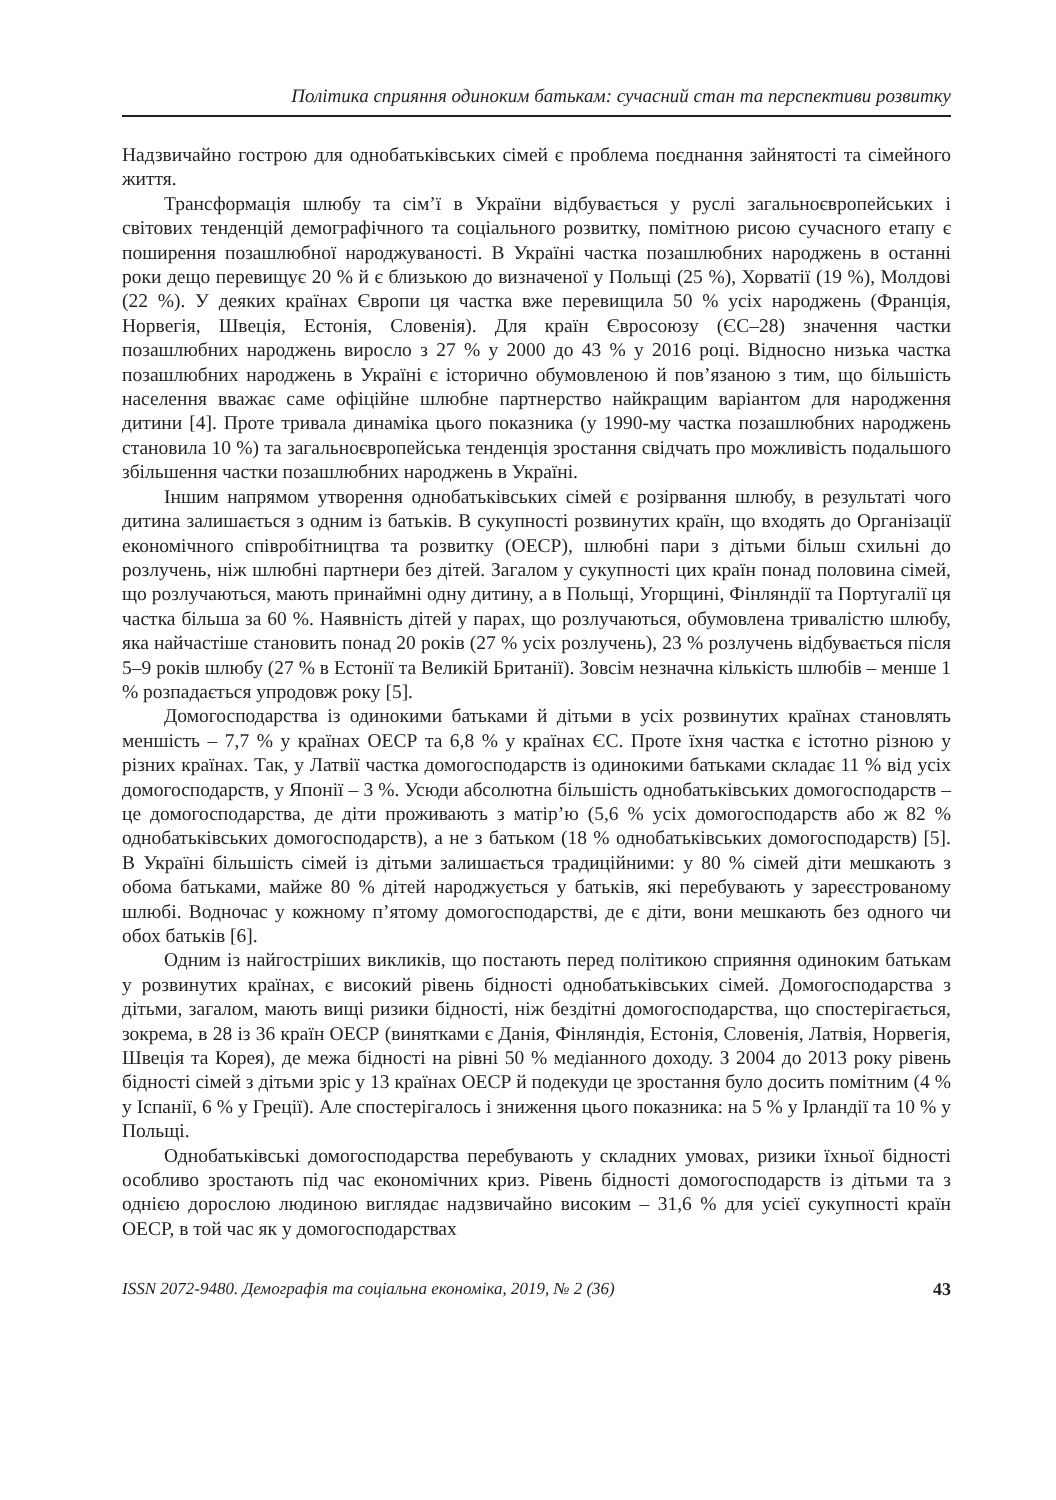Політика сприяння одиноким батькам: сучасний стан та перспективи розвитку
Надзвичайно гострою для однобатьківських сімей є проблема поєднання зайнятості та сімейного життя.
Трансформація шлюбу та сім’ї в України відбувається у руслі загальноєвропейських і світових тенденцій демографічного та соціального розвитку, помітною рисою сучасного етапу є поширення позашлюбної народжуваності. В Україні частка позашлюбних народжень в останні роки дещо перевищує 20 % й є близькою до визначеної у Польщі (25 %), Хорватії (19 %), Молдові (22 %). У деяких країнах Європи ця частка вже перевищила 50 % усіх народжень (Франція, Норвегія, Швеція, Естонія, Словенія). Для країн Євросоюзу (ЄС–28) значення частки позашлюбних народжень виросло з 27 % у 2000 до 43 % у 2016 році. Відносно низька частка позашлюбних народжень в Україні є історично обумовленою й пов’язаною з тим, що більшість населення вважає саме офіційне шлюбне партнерство найкращим варіантом для народження дитини [4]. Проте тривала динаміка цього показника (у 1990-му частка позашлюбних народжень становила 10 %) та загальноєвропейська тенденція зростання свідчать про можливість подальшого збільшення частки позашлюбних народжень в Україні.
Іншим напрямом утворення однобатьківських сімей є розірвання шлюбу, в результаті чого дитина залишається з одним із батьків. В сукупності розвинутих країн, що входять до Організації економічного співробітництва та розвитку (ОЕСР), шлюбні пари з дітьми більш схильні до розлучень, ніж шлюбні партнери без дітей. Загалом у сукупності цих країн понад половина сімей, що розлучаються, мають принаймні одну дитину, а в Польщі, Угорщині, Фінляндії та Португалії ця частка більша за 60 %. Наявність дітей у парах, що розлучаються, обумовлена тривалістю шлюбу, яка найчастіше становить понад 20 років (27 % усіх розлучень), 23 % розлучень відбувається після 5–9 років шлюбу (27 % в Естонії та Великій Британії). Зовсім незначна кількість шлюбів – менше 1 % розпадається упродовж року [5].
Домогосподарства із одинокими батьками й дітьми в усіх розвинутих країнах становлять меншість – 7,7 % у країнах ОЕСР та 6,8 % у країнах ЄС. Проте їхня частка є істотно різною у різних країнах. Так, у Латвії частка домогосподарств із одинокими батьками складає 11 % від усіх домогосподарств, у Японії – 3 %. Усюди абсолютна більшість однобатьківських домогосподарств – це домогосподарства, де діти проживають з матір’ю (5,6 % усіх домогосподарств або ж 82 % однобатьківських домогосподарств), а не з батьком (18 % однобатьківських домогосподарств) [5]. В Україні більшість сімей із дітьми залишається традиційними: у 80 % сімей діти мешкають з обома батьками, майже 80 % дітей народжується у батьків, які перебувають у зареєстрованому шлюбі. Водночас у кожному п’ятому домогосподарстві, де є діти, вони мешкають без одного чи обох батьків [6].
Одним із найгостріших викликів, що постають перед політикою сприяння одиноким батькам у розвинутих країнах, є високий рівень бідності однобатьківських сімей. Домогосподарства з дітьми, загалом, мають вищі ризики бідності, ніж бездітні домогосподарства, що спостерігається, зокрема, в 28 із 36 країн ОЕСР (винятками є Данія, Фінляндія, Естонія, Словенія, Латвія, Норвегія, Швеція та Корея), де межа бідності на рівні 50 % медіанного доходу. З 2004 до 2013 року рівень бідності сімей з дітьми зріс у 13 країнах ОЕСР й подекуди це зростання було досить помітним (4 % у Іспанії, 6 % у Греції). Але спостерігалось і зниження цього показника: на 5 % у Ірландії та 10 % у Польщі.
Однобатьківські домогосподарства перебувають у складних умовах, ризики їхньої бідності особливо зростають під час економічних криз. Рівень бідності домогосподарств із дітьми та з однією дорослою людиною виглядає надзвичайно високим – 31,6 % для усієї сукупності країн ОЕСР, в той час як у домогосподарствах
ISSN 2072-9480. Демографія та соціальна економіка, 2019, № 2 (36) 43